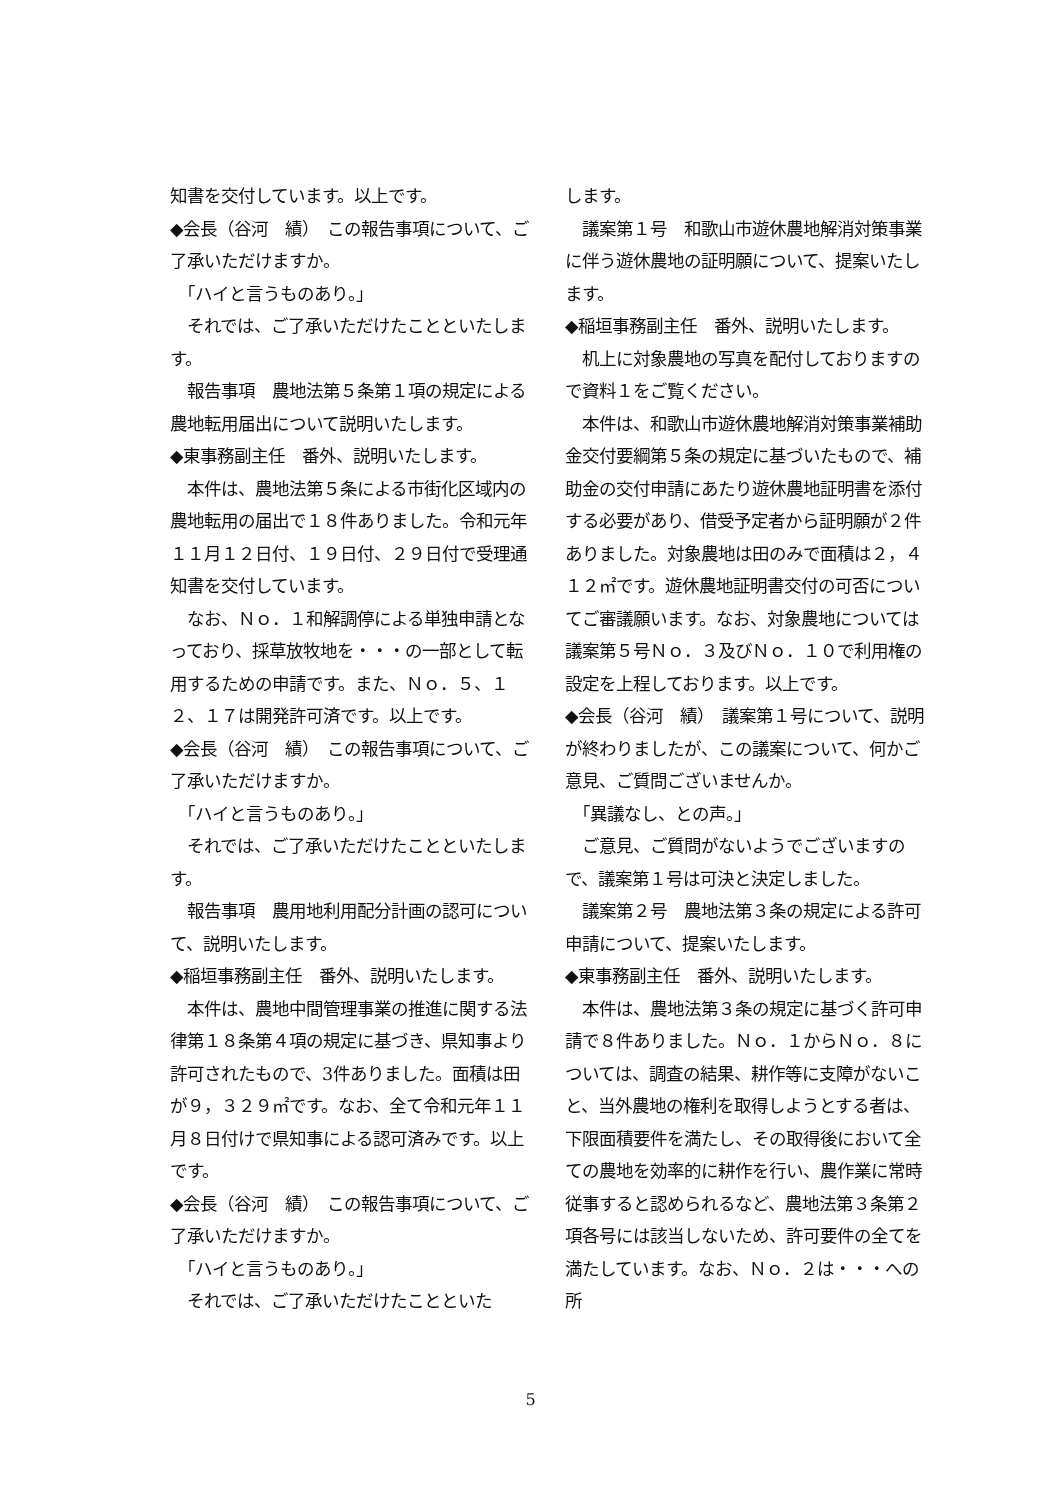知書を交付しています。以上です。
◆会長（谷河　績）　この報告事項について、ご了承いただけますか。
　「ハイと言うものあり。」
　それでは、ご了承いただけたことといたします。
　報告事項　農地法第５条第１項の規定による農地転用届出について説明いたします。
◆東事務副主任　番外、説明いたします。
　本件は、農地法第５条による市街化区域内の農地転用の届出で１８件ありました。令和元年１１月１２日付、１９日付、２９日付で受理通知書を交付しています。
　なお、Ｎｏ．１和解調停による単独申請となっており、採草放牧地を・・・の一部として転用するための申請です。また、Ｎｏ．５、１２、１７は開発許可済です。以上です。
◆会長（谷河　績）　この報告事項について、ご了承いただけますか。
　「ハイと言うものあり。」
　それでは、ご了承いただけたことといたします。
　報告事項　農用地利用配分計画の認可について、説明いたします。
◆稲垣事務副主任　番外、説明いたします。
　本件は、農地中間管理事業の推進に関する法律第１８条第４項の規定に基づき、県知事より許可されたもので、3件ありました。面積は田が９，３２９㎡です。なお、全て令和元年１１月８日付けで県知事による認可済みです。以上です。
◆会長（谷河　績）　この報告事項について、ご了承いただけますか。
　「ハイと言うものあり。」
　それでは、ご了承いただけたことといた
します。
　議案第１号　和歌山市遊休農地解消対策事業に伴う遊休農地の証明願について、提案いたします。
◆稲垣事務副主任　番外、説明いたします。
　机上に対象農地の写真を配付しておりますので資料１をご覧ください。
　本件は、和歌山市遊休農地解消対策事業補助金交付要綱第５条の規定に基づいたもので、補助金の交付申請にあたり遊休農地証明書を添付する必要があり、借受予定者から証明願が２件ありました。対象農地は田のみで面積は２，４１２㎡です。遊休農地証明書交付の可否についてご審議願います。なお、対象農地については議案第５号Ｎｏ．３及びＮｏ．１０で利用権の設定を上程しております。以上です。
◆会長（谷河　績）　議案第１号について、説明が終わりましたが、この議案について、何かご意見、ご質問ございませんか。
　「異議なし、との声。」
　ご意見、ご質問がないようでございますので、議案第１号は可決と決定しました。
　議案第２号　農地法第３条の規定による許可申請について、提案いたします。
◆東事務副主任　番外、説明いたします。
　本件は、農地法第３条の規定に基づく許可申請で８件ありました。Ｎｏ．１からＮｏ．８については、調査の結果、耕作等に支障がないこと、当外農地の権利を取得しようとする者は、下限面積要件を満たし、その取得後において全ての農地を効率的に耕作を行い、農作業に常時従事すると認められるなど、農地法第３条第２項各号には該当しないため、許可要件の全てを満たしています。なお、Ｎｏ．２は・・・への所
5